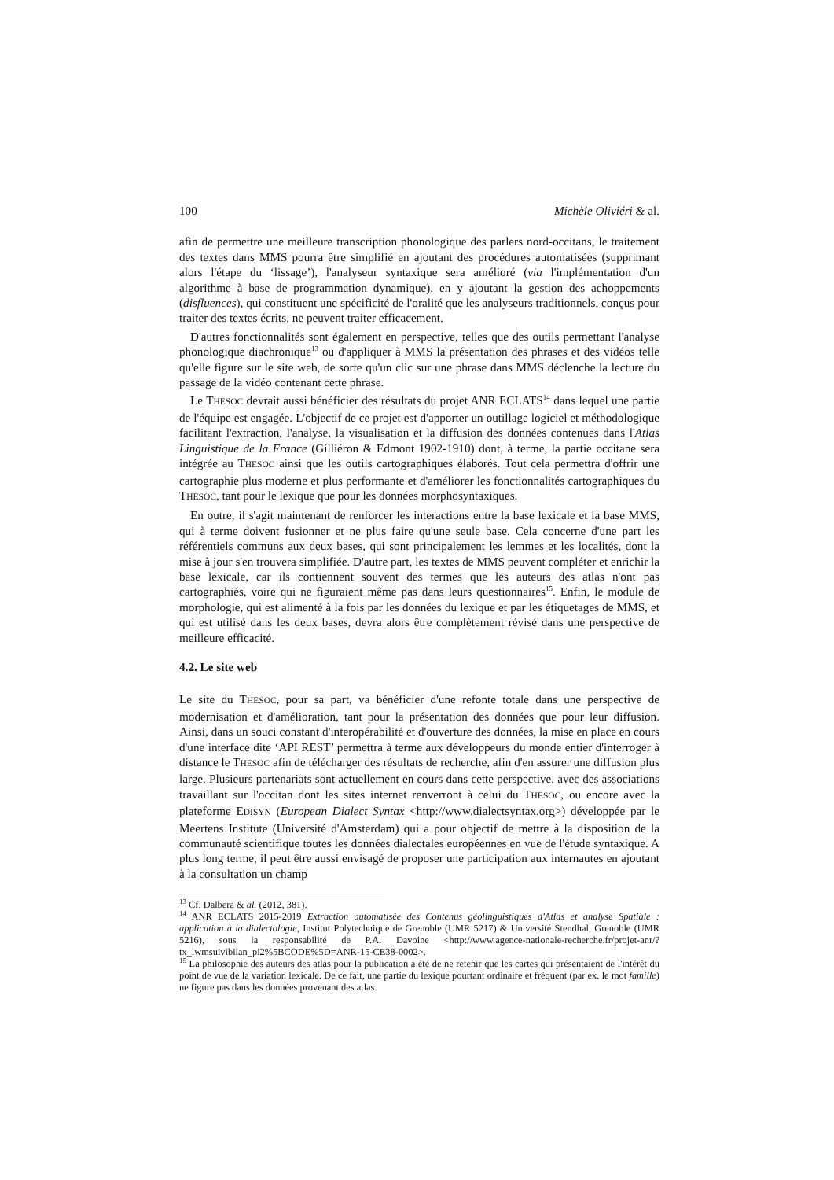100 Michèle Oliviéri & al.
afin de permettre une meilleure transcription phonologique des parlers nord-occitans, le traitement des textes dans MMS pourra être simplifié en ajoutant des procédures automatisées (supprimant alors l'étape du ‘lissage’), l'analyseur syntaxique sera amélioré (via l'implémentation d'un algorithme à base de programmation dynamique), en y ajoutant la gestion des achoppements (disfluences), qui constituent une spécificité de l'oralité que les analyseurs traditionnels, conçus pour traiter des textes écrits, ne peuvent traiter efficacement.
D'autres fonctionnalités sont également en perspective, telles que des outils permettant l'analyse phonologique diachronique<sup>13</sup> ou d'appliquer à MMS la présentation des phrases et des vidéos telle qu'elle figure sur le site web, de sorte qu'un clic sur une phrase dans MMS déclenche la lecture du passage de la vidéo contenant cette phrase.
Le THESOC devrait aussi bénéficier des résultats du projet ANR ECLATS<sup>14</sup> dans lequel une partie de l'équipe est engagée. L'objectif de ce projet est d'apporter un outillage logiciel et méthodologique facilitant l'extraction, l'analyse, la visualisation et la diffusion des données contenues dans l'Atlas Linguistique de la France (Gilliéron & Edmont 1902-1910) dont, à terme, la partie occitane sera intégrée au THESOC ainsi que les outils cartographiques élaborés. Tout cela permettra d'offrir une cartographie plus moderne et plus performante et d'améliorer les fonctionnalités cartographiques du THESOC, tant pour le lexique que pour les données morphosyntaxiques.
En outre, il s'agit maintenant de renforcer les interactions entre la base lexicale et la base MMS, qui à terme doivent fusionner et ne plus faire qu'une seule base. Cela concerne d'une part les référentiels communs aux deux bases, qui sont principalement les lemmes et les localités, dont la mise à jour s'en trouvera simplifiée. D'autre part, les textes de MMS peuvent compléter et enrichir la base lexicale, car ils contiennent souvent des termes que les auteurs des atlas n'ont pas cartographiés, voire qui ne figuraient même pas dans leurs questionnaires<sup>15</sup>. Enfin, le module de morphologie, qui est alimenté à la fois par les données du lexique et par les étiquetages de MMS, et qui est utilisé dans les deux bases, devra alors être complètement révisé dans une perspective de meilleure efficacité.
4.2. Le site web
Le site du THESOC, pour sa part, va bénéficier d'une refonte totale dans une perspective de modernisation et d'amélioration, tant pour la présentation des données que pour leur diffusion. Ainsi, dans un souci constant d'interopérabilité et d'ouverture des données, la mise en place en cours d'une interface dite ‘API REST’ permettra à terme aux développeurs du monde entier d'interroger à distance le THESOC afin de télécharger des résultats de recherche, afin d'en assurer une diffusion plus large. Plusieurs partenariats sont actuellement en cours dans cette perspective, avec des associations travaillant sur l'occitan dont les sites internet renverront à celui du THESOC, ou encore avec la plateforme EDISYN (European Dialect Syntax <http://www.dialectsyntax.org>) développée par le Meertens Institute (Université d'Amsterdam) qui a pour objectif de mettre à la disposition de la communauté scientifique toutes les données dialectales européennes en vue de l'étude syntaxique. A plus long terme, il peut être aussi envisagé de proposer une participation aux internautes en ajoutant à la consultation un champ
<sup>13</sup> Cf. Dalbera & al. (2012, 381).
<sup>14</sup> ANR ECLATS 2015-2019 Extraction automatisée des Contenus géolinguistiques d'Atlas et analyse Spatiale : application à la dialectologie, Institut Polytechnique de Grenoble (UMR 5217) & Université Stendhal, Grenoble (UMR 5216), sous la responsabilité de P.A. Davoine <http://www.agence-nationale-recherche.fr/projet-anr/?tx_lwmsuivibilan_pi2%5BCODE%5D=ANR-15-CE38-0002>.
<sup>15</sup> La philosophie des auteurs des atlas pour la publication a été de ne retenir que les cartes qui présentaient de l'intérêt du point de vue de la variation lexicale. De ce fait, une partie du lexique pourtant ordinaire et fréquent (par ex. le mot famille) ne figure pas dans les données provenant des atlas.